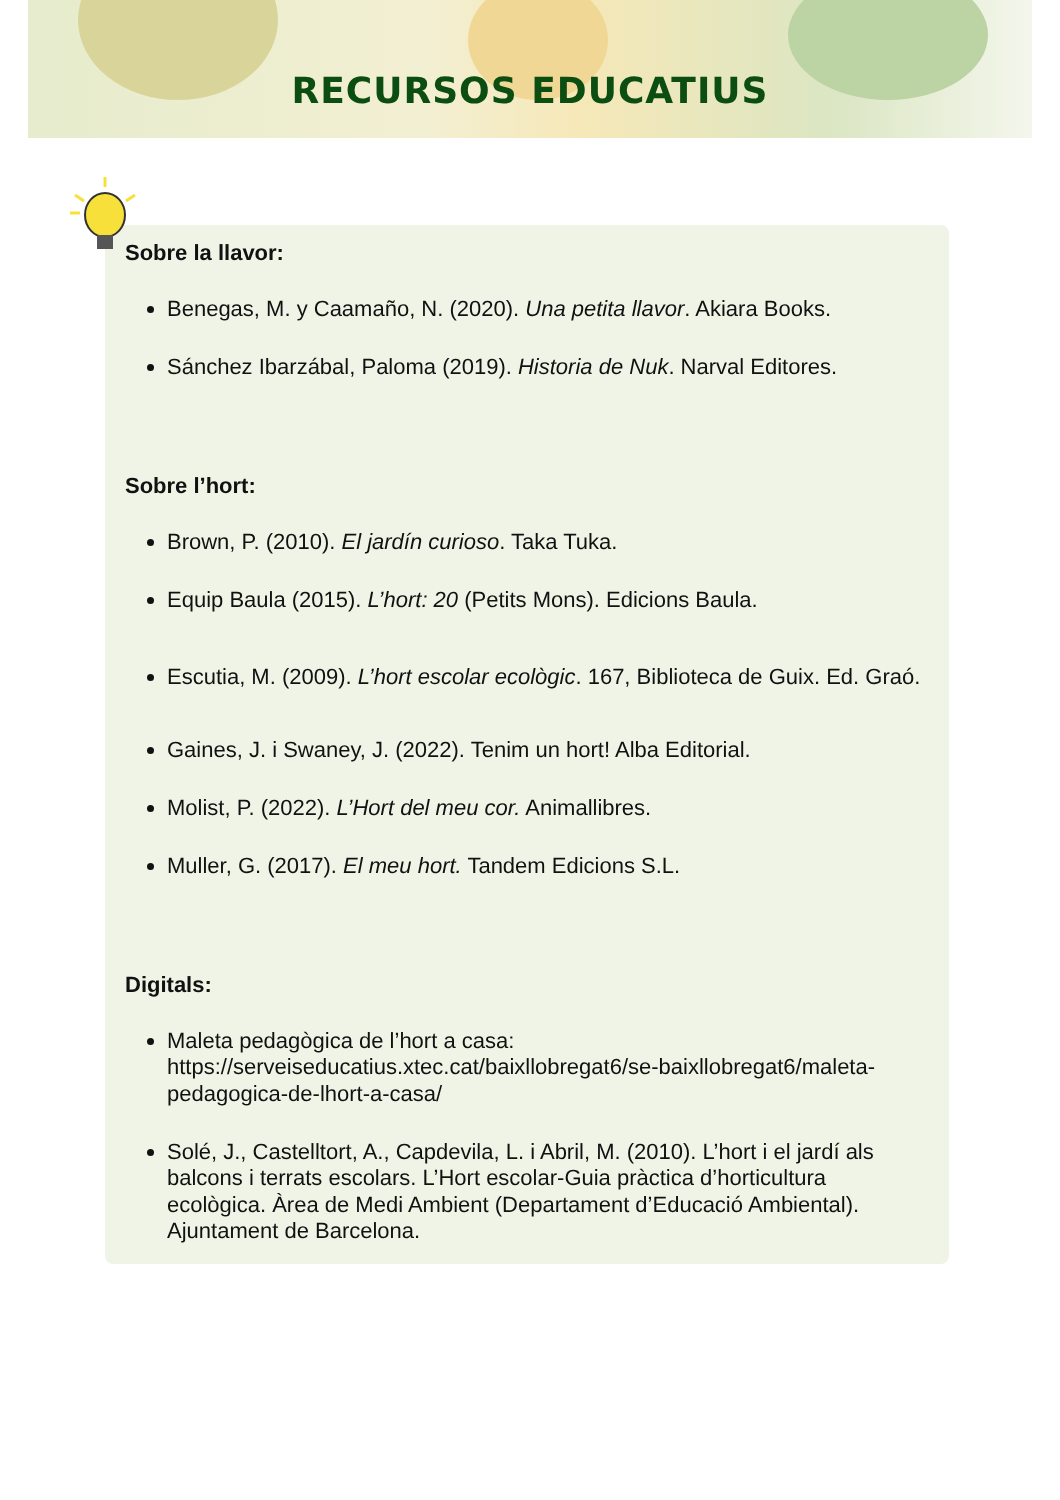RECURSOS EDUCATIUS
Sobre la llavor:
Benegas, M. y Caamaño, N. (2020). Una petita llavor. Akiara Books.
Sánchez Ibarzábal, Paloma (2019). Historia de Nuk. Narval Editores.
Sobre l’hort:
Brown, P. (2010). El jardín curioso. Taka Tuka.
Equip Baula (2015). L’hort: 20 (Petits Mons). Edicions Baula.
Escutia, M. (2009). L’hort escolar ecològic. 167, Biblioteca de Guix. Ed. Graó.
Gaines, J. i Swaney, J. (2022). Tenim un hort! Alba Editorial.
Molist, P. (2022). L’Hort del meu cor. Animallibres.
Muller, G. (2017). El meu hort. Tandem Edicions S.L.
Digitals:
Maleta pedagògica de l’hort a casa: https://serveiseducatius.xtec.cat/baixllobregat6/se-baixllobregat6/maleta-pedagogica-de-lhort-a-casa/
Solé, J., Castelltort, A., Capdevila, L. i Abril, M. (2010). L’hort i el jardí als balcons i terrats escolars. L’Hort escolar-Guia pràctica d’horticultura ecològica. Àrea de Medi Ambient (Departament d’Educació Ambiental). Ajuntament de Barcelona.